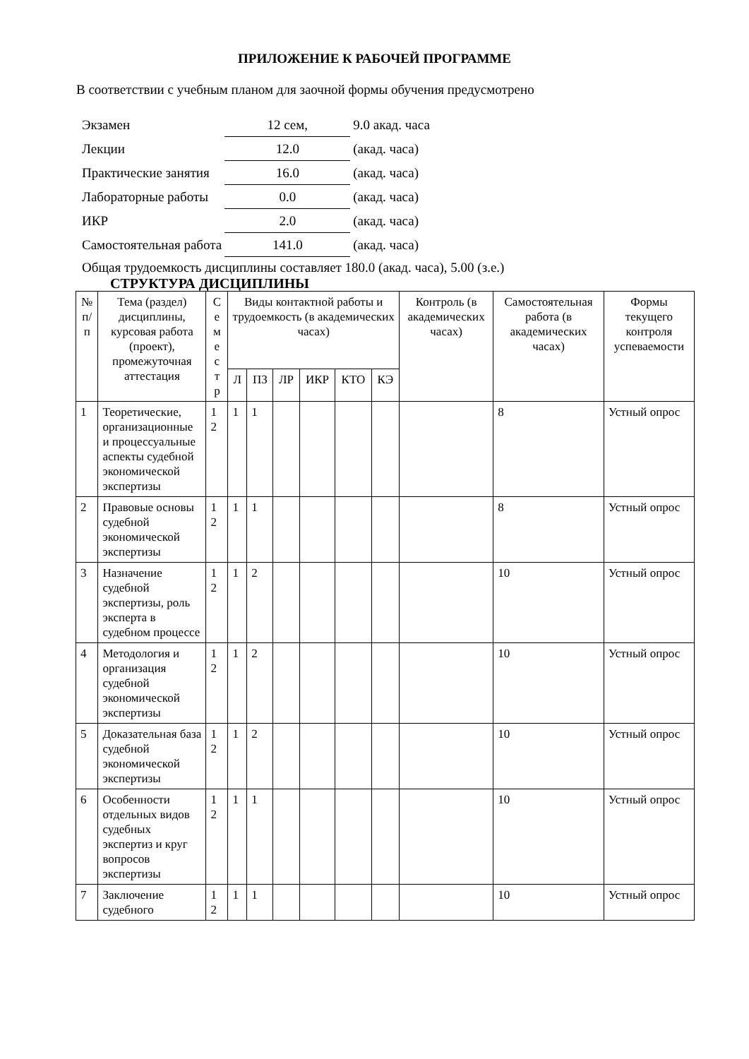ПРИЛОЖЕНИЕ К РАБОЧЕЙ ПРОГРАММЕ
В соответствии с учебным планом для заочной формы обучения предусмотрено
| Экзамен | 12 сем, | 9.0 акад. часа |
| Лекции | 12.0 | (акад. часа) |
| Практические занятия | 16.0 | (акад. часа) |
| Лабораторные работы | 0.0 | (акад. часа) |
| ИКР | 2.0 | (акад. часа) |
| Самостоятельная работа | 141.0 | (акад. часа) |
Общая трудоемкость дисциплины составляет 180.0 (акад. часа), 5.00 (з.е.)
СТРУКТУРА ДИСЦИПЛИНЫ
| № п/п | Тема (раздел) дисциплины, курсовая работа (проект), промежуточная аттестация | С е м е с т р | Виды контактной работы и трудоемкость (в академических часах) | | | | | | Контроль (в академических часах) | Самостоятельная работа (в академических часах) | Формы текущего контроля успеваемости |
| --- | --- | --- | --- | --- | --- | --- | --- | --- | --- | --- | --- |
| | | | Л | ПЗ | ЛР | ИКР | КТО | КЭ | | | |
| 1 | Теоретические, организационные и процессуальные аспекты судебной экономической экспертизы | 1 2 | 1 | 1 | | | | | | 8 | Устный опрос |
| 2 | Правовые основы судебной экономической экспертизы | 1 2 | 1 | 1 | | | | | | 8 | Устный опрос |
| 3 | Назначение судебной экспертизы, роль эксперта в судебном процессе | 1 2 | 1 | 2 | | | | | | 10 | Устный опрос |
| 4 | Методология и организация судебной экономической экспертизы | 1 2 | 1 | 2 | | | | | | 10 | Устный опрос |
| 5 | Доказательная база судебной экономической экспертизы | 1 2 | 1 | 2 | | | | | | 10 | Устный опрос |
| 6 | Особенности отдельных видов судебных экспертиз и круг вопросов экспертизы | 1 2 | 1 | 1 | | | | | | 10 | Устный опрос |
| 7 | Заключение судебного | 1 2 | 1 | 1 | | | | | | 10 | Устный опрос |